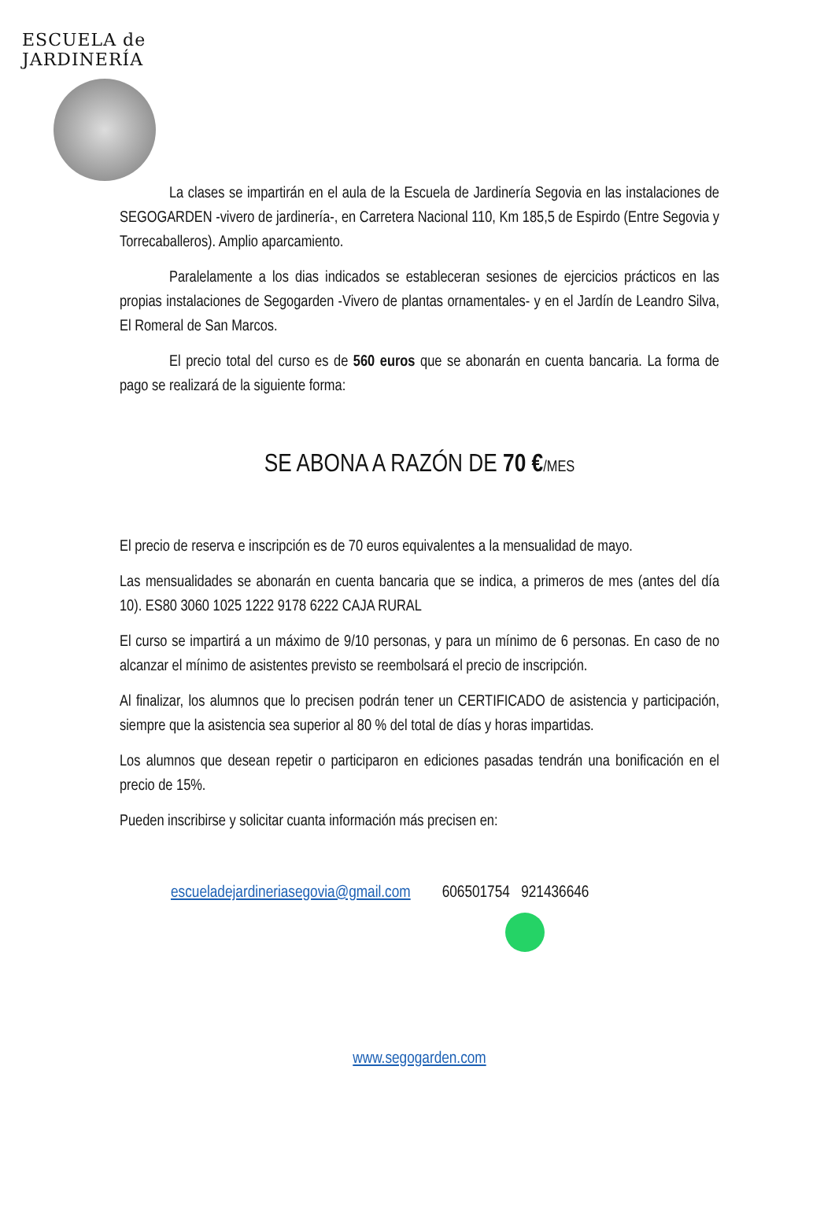ESCUELA de JARDINERÍA
La clases se impartirán en el aula de la Escuela de Jardinería Segovia en las instalaciones de SEGOGARDEN -vivero de jardinería-, en Carretera Nacional 110, Km 185,5 de Espirdo (Entre Segovia y Torrecaballeros). Amplio aparcamiento.
Paralelamente a los dias indicados se estableceran sesiones de ejercicios prácticos en las propias instalaciones de Segogarden -Vivero de plantas ornamentales- y en el Jardín de Leandro Silva, El Romeral de San Marcos.
El precio total del curso es de 560 euros que se abonarán en cuenta bancaria. La forma de pago se realizará de la siguiente forma:
SE ABONA A RAZÓN DE 70 €/MES
El precio de reserva e inscripción es de 70 euros equivalentes a la mensualidad de mayo.
Las mensualidades se abonarán en cuenta bancaria que se indica, a primeros de mes (antes del día 10). ES80 3060 1025 1222 9178 6222 CAJA RURAL
El curso se impartirá a un máximo de 9/10 personas, y para un mínimo de 6 personas. En caso de no alcanzar el mínimo de asistentes previsto se reembolsará el precio de inscripción.
Al finalizar, los alumnos que lo precisen podrán tener un CERTIFICADO de asistencia y participación, siempre que la asistencia sea superior al 80 % del total de días y horas impartidas.
Los alumnos que desean repetir o participaron en ediciones pasadas tendrán una bonificación en el precio de 15%.
Pueden inscribirse y solicitar cuanta información más precisen en:
escueladejardineriasegovia@gmail.com 606501754 921436646
www.segogarden.com